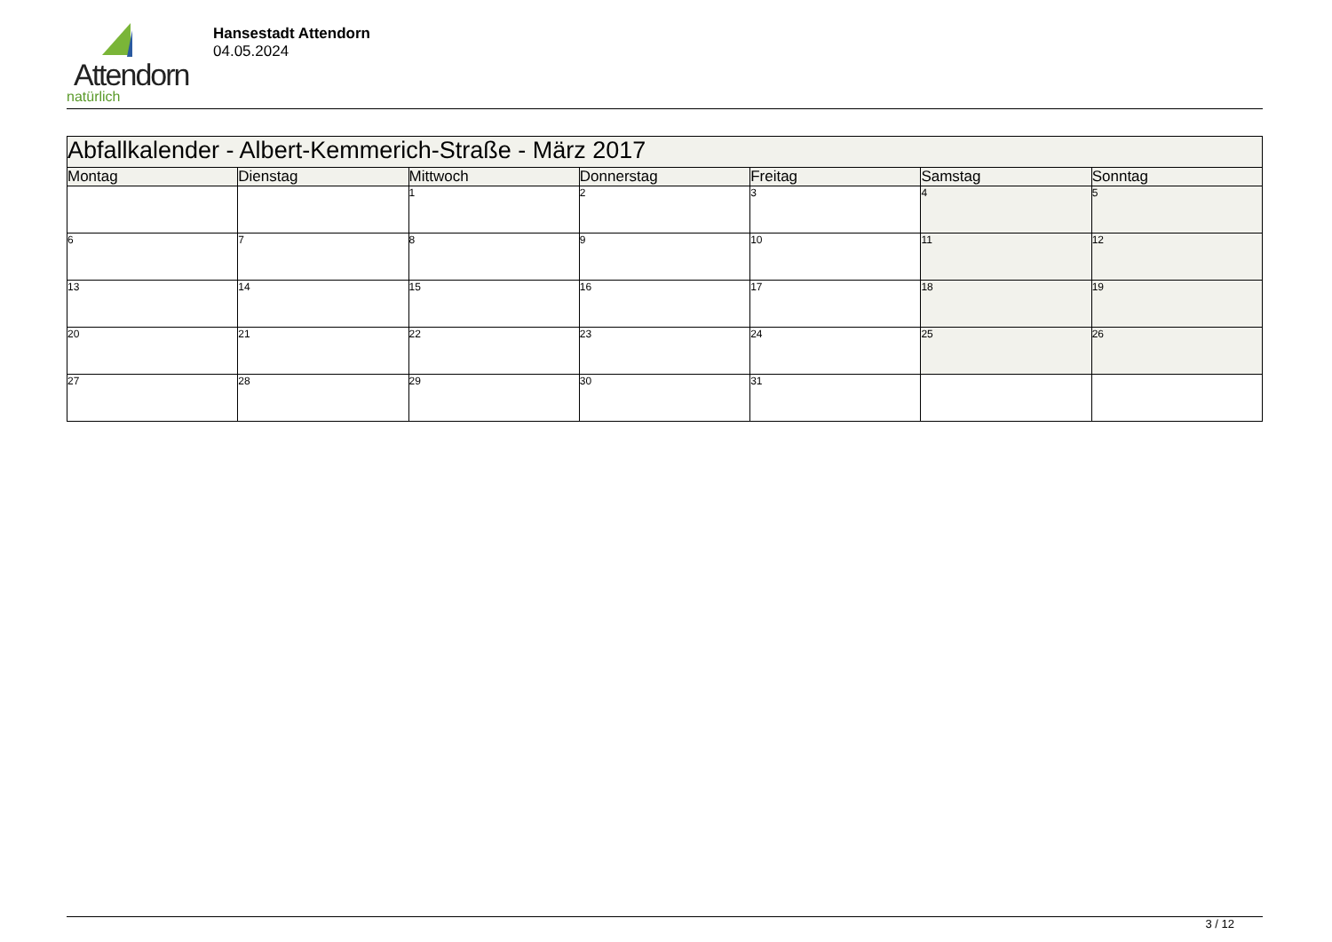Attendorn
natürlich
Hansestadt Attendorn
04.05.2024
| Abfallkalender - Albert-Kemmerich-Straße - März 2017 | | | | | | |
| Montag | Dienstag | Mittwoch | Donnerstag | Freitag | Samstag | Sonntag |
| | | 1 | 2 | 3 | 4 | 5 |
| 6 | 7 | 8 | 9 | 10 | 11 | 12 |
| 13 | 14 | 15 | 16 | 17 | 18 | 19 |
| 20 | 21 | 22 | 23 | 24 | 25 | 26 |
| 27 | 28 | 29 | 30 | 31 | | |
3 / 12